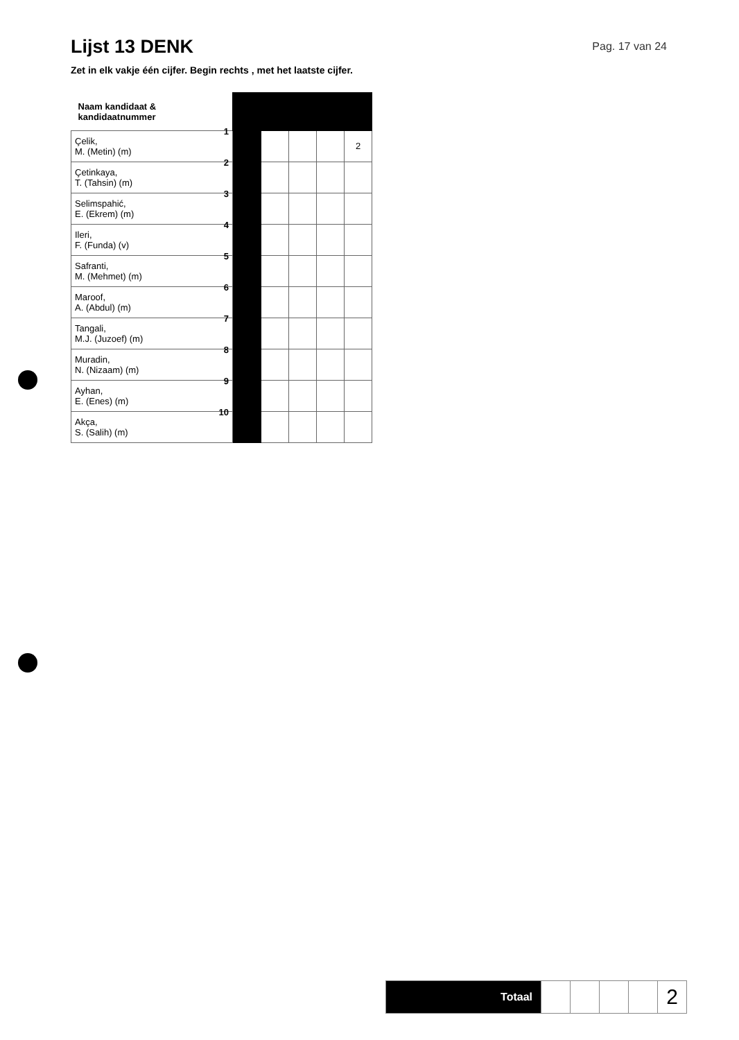Lijst 13 DENK
Pag. 17 van 24
Zet in elk vakje één cijfer. Begin rechts , met het laatste cijfer.
| Naam kandidaat & kandidaatnummer | | | | | |
| 1 Çelik, M. (Metin) (m) | | | | | 2 |
| 2 Çetinkaya, T. (Tahsin) (m) | | | | | |
| 3 Selimspahić, E. (Ekrem) (m) | | | | | |
| 4 Ileri, F. (Funda) (v) | | | | | |
| 5 Safranti, M. (Mehmet) (m) | | | | | |
| 6 Maroof, A. (Abdul) (m) | | | | | |
| 7 Tangali, M.J. (Juzoef) (m) | | | | | |
| 8 Muradin, N. (Nizaam) (m) | | | | | |
| 9 Ayhan, E. (Enes) (m) | | | | | |
| 10 Akça, S. (Salih) (m) | | | | | |
| Totaal | | | | | 2 |